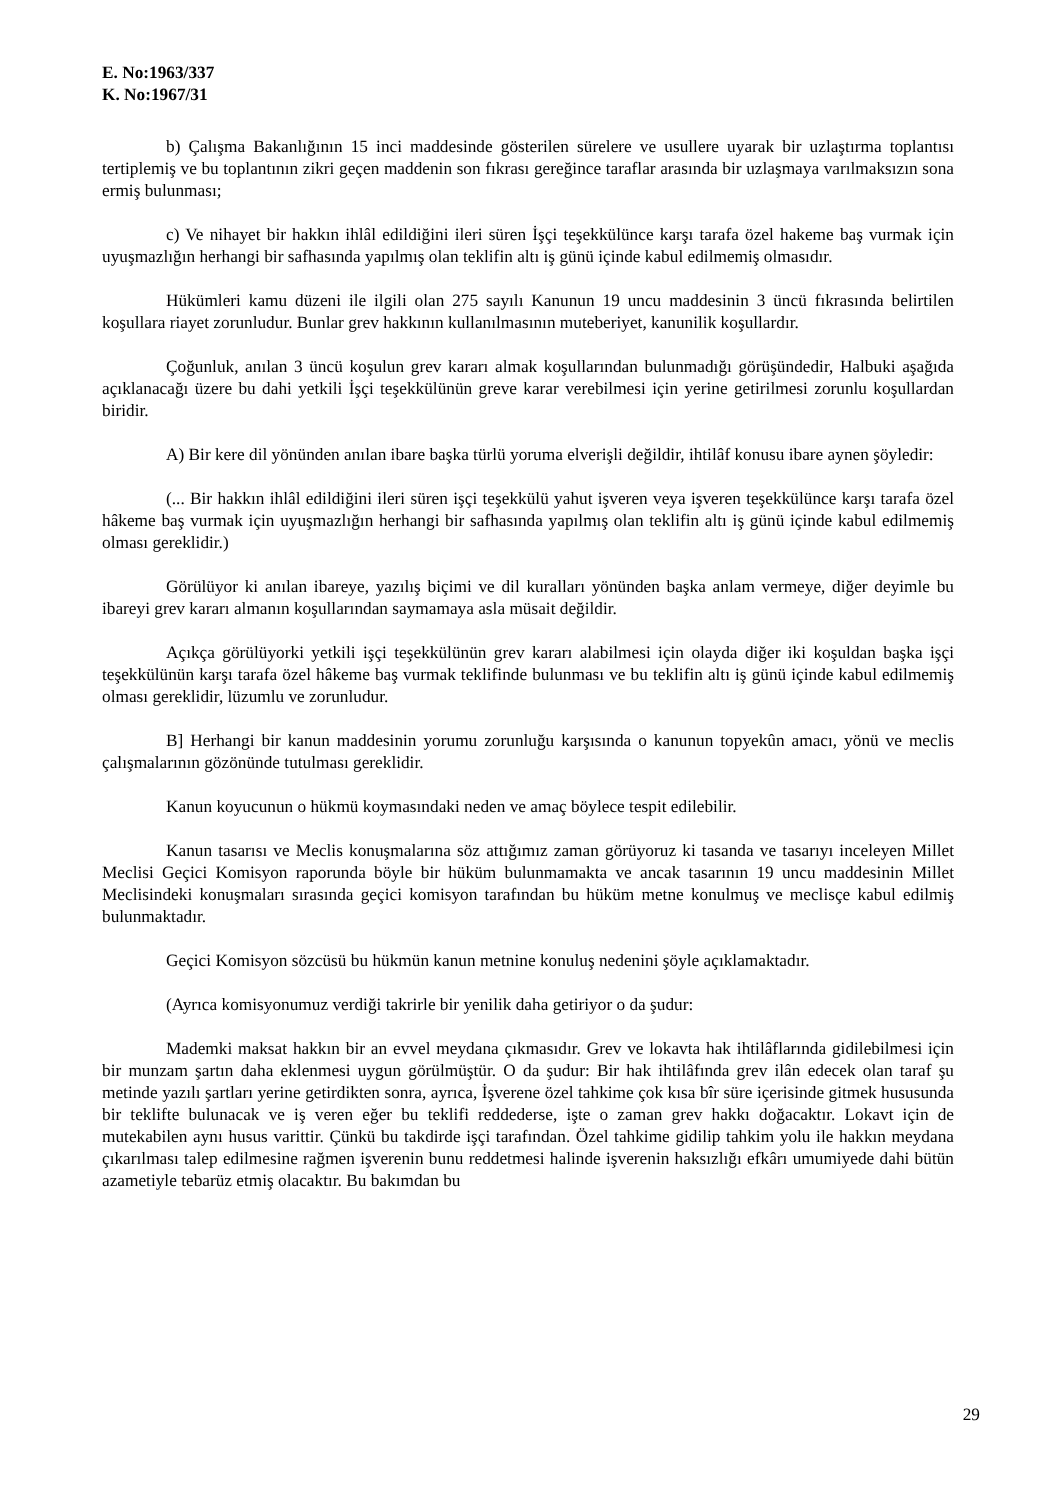E. No:1963/337
K. No:1967/31
b) Çalışma Bakanlığının 15 inci maddesinde gösterilen sürelere ve usullere uyarak bir uzlaştırma toplantısı tertiplemiş ve bu toplantının zikri geçen maddenin son fıkrası gereğince taraflar arasında bir uzlaşmaya varılmaksızın sona ermiş bulunması;
c) Ve nihayet bir hakkın ihlâl edildiğini ileri süren İşçi teşekkülünce karşı tarafa özel hakeme baş vurmak için uyuşmazlığın herhangi bir safhasında yapılmış olan teklifin altı iş günü içinde kabul edilmemiş olmasıdır.
Hükümleri kamu düzeni ile ilgili olan 275 sayılı Kanunun 19 uncu maddesinin 3 üncü fıkrasında belirtilen koşullara riayet zorunludur. Bunlar grev hakkının kullanılmasının muteberiyet, kanunilik koşullardır.
Çoğunluk, anılan 3 üncü koşulun grev kararı almak koşullarından bulunmadığı görüşündedir, Halbuki aşağıda açıklanacağı üzere bu dahi yetkili İşçi teşekkülünün greve karar verebilmesi için yerine getirilmesi zorunlu koşullardan biridir.
A) Bir kere dil yönünden anılan ibare başka türlü yoruma elverişli değildir, ihtilâf konusu ibare aynen şöyledir:
(... Bir hakkın ihlâl edildiğini ileri süren işçi teşekkülü yahut işveren veya işveren teşekkülünce karşı tarafa özel hâkeme baş vurmak için uyuşmazlığın herhangi bir safhasında yapılmış olan teklifin altı iş günü içinde kabul edilmemiş olması gereklidir.)
Görülüyor ki anılan ibareye, yazılış biçimi ve dil kuralları yönünden başka anlam vermeye, diğer deyimle bu ibareyi grev kararı almanın koşullarından saymamaya asla müsait değildir.
Açıkça görülüyorki yetkili işçi teşekkülünün grev kararı alabilmesi için olayda diğer iki koşuldan başka işçi teşekkülünün karşı tarafa özel hâkeme baş vurmak teklifinde bulunması ve bu teklifin altı iş günü içinde kabul edilmemiş olması gereklidir, lüzumlu ve zorunludur.
B] Herhangi bir kanun maddesinin yorumu zorunluğu karşısında o kanunun topyekûn amacı, yönü ve meclis çalışmalarının gözönünde tutulması gereklidir.
Kanun koyucunun o hükmü koymasındaki neden ve amaç böylece tespit edilebilir.
Kanun tasarısı ve Meclis konuşmalarına söz attığımız zaman görüyoruz ki tasanda ve tasarıyı inceleyen Millet Meclisi Geçici Komisyon raporunda böyle bir hüküm bulunmamakta ve ancak tasarının 19 uncu maddesinin Millet Meclisindeki konuşmaları sırasında geçici komisyon tarafından bu hüküm metne konulmuş ve meclisçe kabul edilmiş bulunmaktadır.
Geçici Komisyon sözcüsü bu hükmün kanun metnine konuluş nedenini şöyle açıklamaktadır.
(Ayrıca komisyonumuz verdiği takrirle bir yenilik daha getiriyor o da şudur:
Mademki maksat hakkın bir an evvel meydana çıkmasıdır. Grev ve lokavta hak ihtilâflarında gidilebilmesi için bir munzam şartın daha eklenmesi uygun görülmüştür. O da şudur: Bir hak ihtilâfında grev ilân edecek olan taraf şu metinde yazılı şartları yerine getirdikten sonra, ayrıca, İşverene özel tahkime çok kısa bîr süre içerisinde gitmek hususunda bir teklifte bulunacak ve iş veren eğer bu teklifi reddederse, işte o zaman grev hakkı doğacaktır. Lokavt için de mutekabilen aynı husus varittir. Çünkü bu takdirde işçi tarafından. Özel tahkime gidilip tahkim yolu ile hakkın meydana çıkarılması talep edilmesine rağmen işverenin bunu reddetmesi halinde işverenin haksızlığı efkârı umumiyede dahi bütün azametiyle tebarüz etmiş olacaktır. Bu bakımdan bu
29